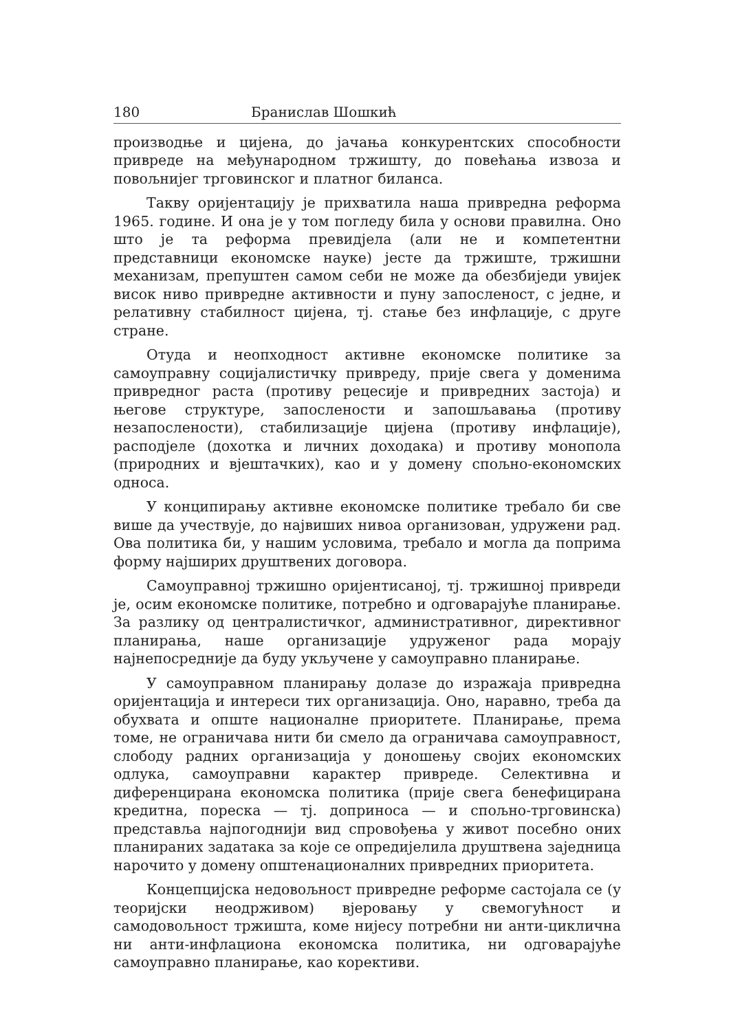180 Бранислав Шошкић
производње и цијена, до јачања конкурентских способности привреде на међународном тржишту, до повећања извоза и повољнијег трговинског и платног биланса.
Такву оријентацију је прихватила наша привредна реформа 1965. године. И она је у том погледу била у основи правилна. Оно што је та реформа превидјела (али не и компетентни представници економске науке) јесте да тржиште, тржишни механизам, препуштен самом себи не може да обезбиједи увијек висок ниво привредне активности и пуну запосленост, с једне, и релативну стабилност цијена, тј. стање без инфлације, с друге стране.
Отуда и неопходност активне економске политике за самоуправну социјалистичку привреду, прије свега у доменима привредног раста (противу рецесије и привредних застоја) и његове структуре, запослености и запошљавања (противу незапослености), стабилизације цијена (противу инфлације), расподјеле (дохотка и личних доходака) и противу монопола (природних и вјештачких), као и у домену спољно-економских односа.
У конципирању активне економске политике требало би све више да учествује, до највиших нивоа организован, удружени рад. Ова политика би, у нашим условима, требало и могла да поприма форму најширих друштвених договора.
Самоуправној тржишно оријентисаној, тј. тржишној привреди је, осим економске политике, потребно и одговарајуће планирање. За разлику од централистичког, административног, директивног планирања, наше организације удруженог рада морају најнепосредније да буду укључене у самоуправно планирање.
У самоуправном планирању долазе до изражаја привредна оријентација и интереси тих организација. Оно, наравно, треба да обухвата и опште националне приоритете. Планирање, према томе, не ограничава нити би смело да ограничава самоуправност, слободу радних организација у доношењу својих економских одлука, самоуправни карактер привреде. Селективна и диференцирана економска политика (прије свега бенефицирана кредитна, пореска — тј. доприноса — и спољно-трговинска) представља најпогоднији вид спровођења у живот посебно оних планираних задатака за које се опредијелила друштвена заједница нарочито у домену општенационалних привредних приоритета.
Концепцијска недовољност привредне реформе састојала се (у теоријски неодрживом) вјеровању у свемогућност и самодовољност тржишта, коме нијесу потребни ни анти-циклична ни анти-инфлациона економска политика, ни одговарајуће самоуправно планирање, као корективи.